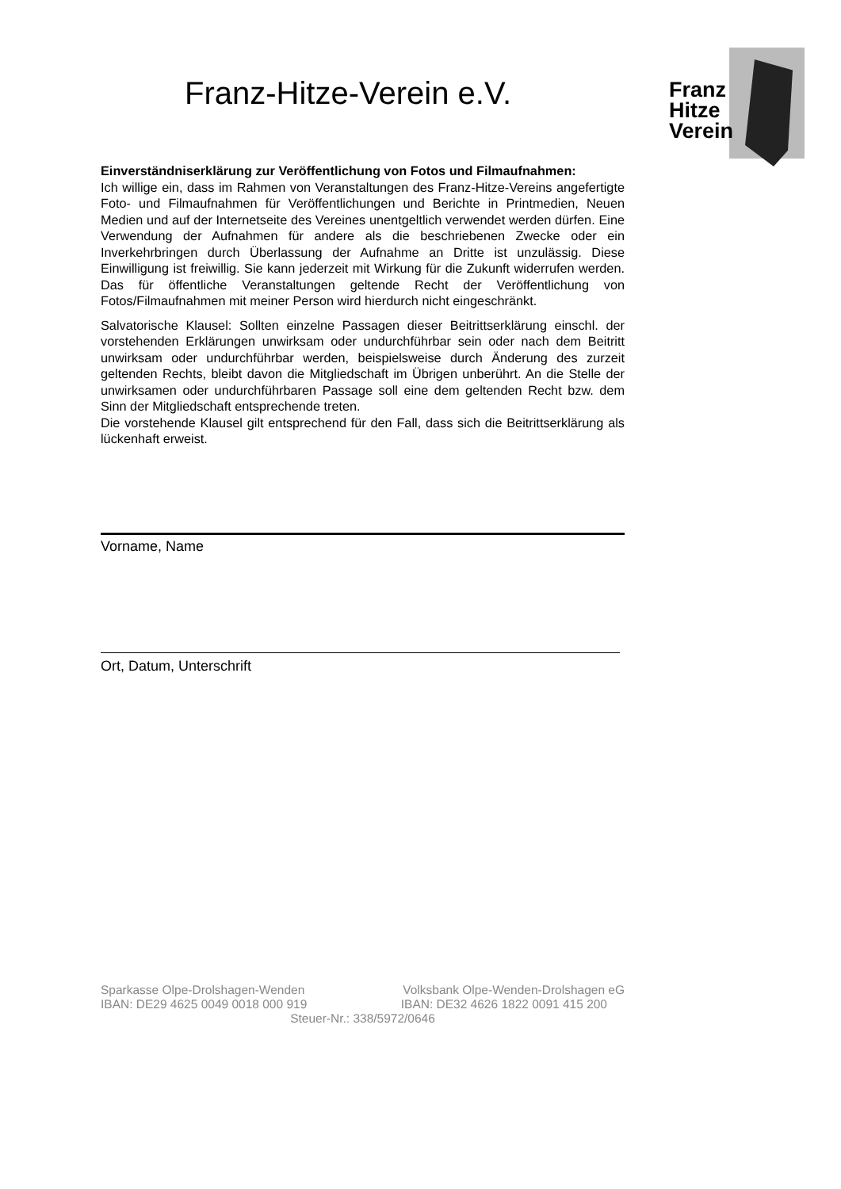Franz-Hitze-Verein e.V.
Franz
Hitze
Verein
Einverständniserklärung zur Veröffentlichung von Fotos und Filmaufnahmen:
Ich willige ein, dass im Rahmen von Veranstaltungen des Franz-Hitze-Vereins angefertigte Foto- und Filmaufnahmen für Veröffentlichungen und Berichte in Printmedien, Neuen Medien und auf der Internetseite des Vereines unentgeltlich verwendet werden dürfen. Eine Verwendung der Aufnahmen für andere als die beschriebenen Zwecke oder ein Inverkehrbringen durch Überlassung der Aufnahme an Dritte ist unzulässig. Diese Einwilligung ist freiwillig. Sie kann jederzeit mit Wirkung für die Zukunft widerrufen werden. Das für öffentliche Veranstaltungen geltende Recht der Veröffentlichung von Fotos/Filmaufnahmen mit meiner Person wird hierdurch nicht eingeschränkt.
Salvatorische Klausel: Sollten einzelne Passagen dieser Beitrittserklärung einschl. der vorstehenden Erklärungen unwirksam oder undurchführbar sein oder nach dem Beitritt unwirksam oder undurchführbar werden, beispielsweise durch Änderung des zurzeit geltenden Rechts, bleibt davon die Mitgliedschaft im Übrigen unberührt. An die Stelle der unwirksamen oder undurchführbaren Passage soll eine dem geltenden Recht bzw. dem Sinn der Mitgliedschaft entsprechende treten.
Die vorstehende Klausel gilt entsprechend für den Fall, dass sich die Beitrittserklärung als lückenhaft erweist.
Vorname, Name
Ort, Datum, Unterschrift
Sparkasse Olpe-Drolshagen-Wenden Volksbank Olpe-Wenden-Drolshagen eG
IBAN: DE29 4625 0049 0018 000 919 IBAN: DE32 4626 1822 0091 415 200
Steuer-Nr.: 338/5972/0646